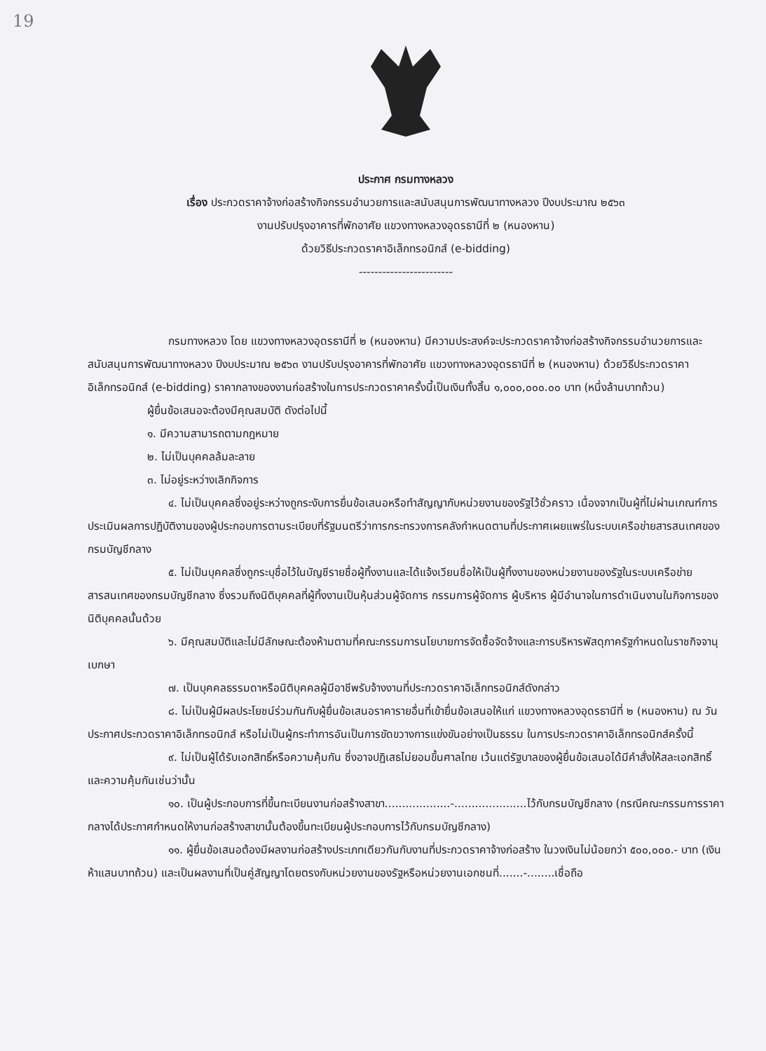19
ประกาศ กรมทางหลวง
เรื่อง ประกวดราคาจ้างก่อสร้างกิจกรรมอำนวยการและสนับสนุนการพัฒนาทางหลวง ปีงบประมาณ ๒๕๖๓
งานปรับปรุงอาคารที่พักอาศัย แขวงทางหลวงอุดรธานีที่ ๒ (หนองหาน)
ด้วยวิธีประกวดราคาอิเล็กทรอนิกส์ (e-bidding)
------------------------
กรมทางหลวง โดย แขวงทางหลวงอุดรธานีที่ ๒ (หนองหาน) มีความประสงค์จะประกวดราคาจ้างก่อสร้างกิจกรรมอำนวยการและสนับสนุนการพัฒนาทางหลวง ปีงบประมาณ ๒๕๖๓ งานปรับปรุงอาคารที่พักอาศัย แขวงทางหลวงอุดรธานีที่ ๒ (หนองหาน) ด้วยวิธีประกวดราคาอิเล็กทรอนิกส์ (e-bidding) ราคากลางของงานก่อสร้างในการประกวดราคาครั้งนี้เป็นเงินทั้งสิ้น ๑,๐๐๐,๐๐๐.๐๐ บาท (หนึ่งล้านบาทถ้วน)
ผู้ยื่นข้อเสนอจะต้องมีคุณสมบัติ ดังต่อไปนี้
๑. มีความสามารถตามกฎหมาย
๒. ไม่เป็นบุคคลล้มละลาย
๓. ไม่อยู่ระหว่างเลิกกิจการ
๔. ไม่เป็นบุคคลซึ่งอยู่ระหว่างถูกระงับการยื่นข้อเสนอหรือทำสัญญากับหน่วยงานของรัฐไว้ชั่วคราว เนื่องจากเป็นผู้ที่ไม่ผ่านเกณฑ์การประเมินผลการปฏิบัติงานของผู้ประกอบการตามระเบียบที่รัฐมนตรีว่าการกระทรวงการคลังกำหนดตามที่ประกาศเผยแพร่ในระบบเครือข่ายสารสนเทศของกรมบัญชีกลาง
๕. ไม่เป็นบุคคลซึ่งถูกระบุชื่อไว้ในบัญชีรายชื่อผู้ทิ้งงานและได้แจ้งเวียนชื่อให้เป็นผู้ทิ้งงานของหน่วยงานของรัฐในระบบเครือข่ายสารสนเทศของกรมบัญชีกลาง ซึ่งรวมถึงนิติบุคคลที่ผู้ทิ้งงานเป็นหุ้นส่วนผู้จัดการ กรรมการผู้จัดการ ผู้บริหาร ผู้มีอำนาจในการดำเนินงานในกิจการของนิติบุคคลนั้นด้วย
๖. มีคุณสมบัติและไม่มีลักษณะต้องห้ามตามที่คณะกรรมการนโยบายการจัดซื้อจัดจ้างและการบริหารพัสดุภาครัฐกำหนดในราชกิจจานุเบกษา
๗. เป็นบุคคลธรรมดาหรือนิติบุคคลผู้มีอาชีพรับจ้างงานที่ประกวดราคาอิเล็กทรอนิกส์ดังกล่าว
๘. ไม่เป็นผู้มีผลประโยชน์ร่วมกันกับผู้ยื่นข้อเสนอราคารายอื่นที่เข้ายื่นข้อเสนอให้แก่ แขวงทางหลวงอุดรธานีที่ ๒ (หนองหาน) ณ วันประกาศประกวดราคาอิเล็กทรอนิกส์ หรือไม่เป็นผู้กระทำการอันเป็นการขัดขวางการแข่งขันอย่างเป็นธรรม ในการประกวดราคาอิเล็กทรอนิกส์ครั้งนี้
๙. ไม่เป็นผู้ได้รับเอกสิทธิ์หรือความคุ้มกัน ซึ่งอาจปฏิเสธไม่ยอมขึ้นศาลไทย เว้นแต่รัฐบาลของผู้ยื่นข้อเสนอได้มีคำสั่งให้สละเอกสิทธิ์และความคุ้มกันเช่นว่านั้น
๑๐. เป็นผู้ประกอบการที่ขึ้นทะเบียนงานก่อสร้างสาขา...................-.....................ไว้กับกรมบัญชีกลาง (กรณีคณะกรรมการราคากลางได้ประกาศกำหนดให้งานก่อสร้างสาขานั้นต้องขึ้นทะเบียนผู้ประกอบการไว้กับกรมบัญชีกลาง)
๑๑. ผู้ยื่นข้อเสนอต้องมีผลงานก่อสร้างประเภทเดียวกันกับงานที่ประกวดราคาจ้างก่อสร้าง ในวงเงินไม่น้อยกว่า ๕๐๐,๐๐๐.- บาท (เงินห้าแสนบาทถ้วน) และเป็นผลงานที่เป็นคู่สัญญาโดยตรงกับหน่วยงานของรัฐหรือหน่วยงานเอกชนที่.......-........เชื่อถือ